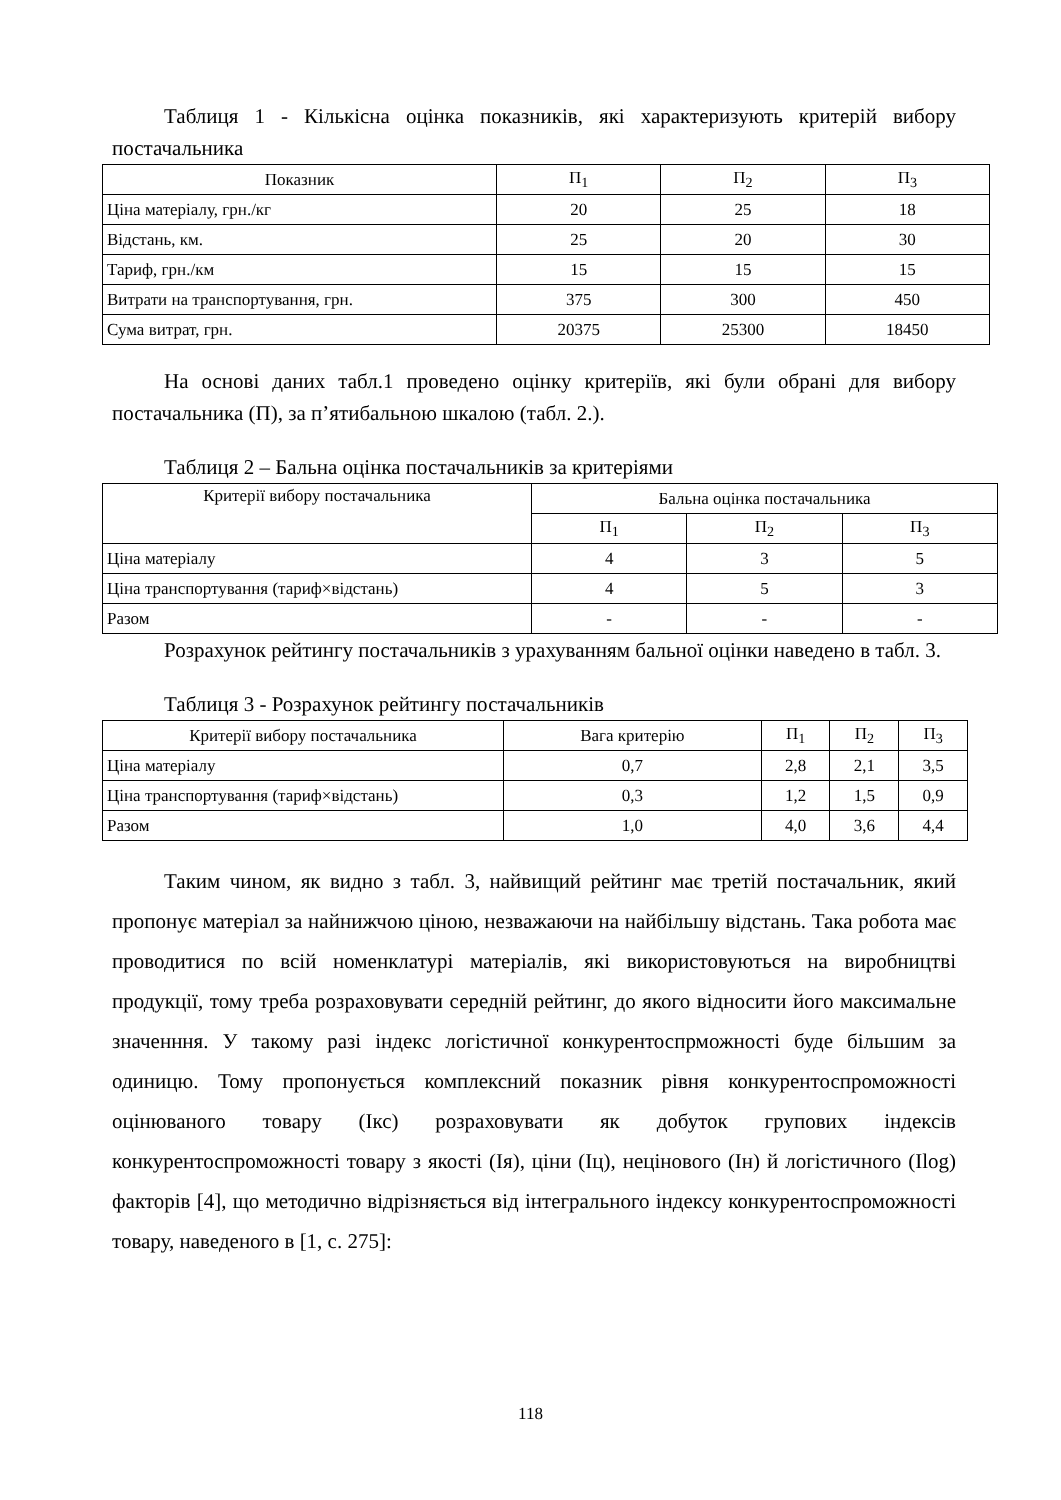Таблиця 1 - Кількісна оцінка показників, які характеризують критерій вибору постачальника
| Показник | П<sub>1</sub> | П<sub>2</sub> | П<sub>3</sub> |
| --- | --- | --- | --- |
| Ціна матеріалу, грн./кг | 20 | 25 | 18 |
| Відстань, км. | 25 | 20 | 30 |
| Тариф, грн./км | 15 | 15 | 15 |
| Витрати на транспортування, грн. | 375 | 300 | 450 |
| Сума витрат, грн. | 20375 | 25300 | 18450 |
На основі даних табл.1 проведено оцінку критеріїв, які були обрані для вибору постачальника (П), за п’ятибальною шкалою (табл. 2.).
Таблиця 2 – Бальна оцінка постачальників за критеріями
| Критерії вибору постачальника | Бальна оцінка постачальника | | |
| --- | --- | --- | --- |
| | П<sub>1</sub> | П<sub>2</sub> | П<sub>3</sub> |
| Ціна матеріалу | 4 | 3 | 5 |
| Ціна транспортування (тариф×відстань) | 4 | 5 | 3 |
| Разом | - | - | - |
Розрахунок рейтингу постачальників з урахуванням бальної оцінки наведено в табл. 3.
Таблиця 3 - Розрахунок рейтингу постачальників
| Критерії вибору постачальника | Вага критерію | П<sub>1</sub> | П<sub>2</sub> | П<sub>3</sub> |
| --- | --- | --- | --- | --- |
| Ціна матеріалу | 0,7 | 2,8 | 2,1 | 3,5 |
| Ціна транспортування (тариф×відстань) | 0,3 | 1,2 | 1,5 | 0,9 |
| Разом | 1,0 | 4,0 | 3,6 | 4,4 |
Таким чином, як видно з табл. 3, найвищий рейтинг має третій постачальник, який пропонує матеріал за найнижчою ціною, незважаючи на найбільшу відстань. Така робота має проводитися по всій номенклатурі матеріалів, які використовуються на виробництві продукції, тому треба розраховувати середній рейтинг, до якого відносити його максимальне значенння. У такому разі індекс логістичної конкурентоспрможності буде більшим за одиницю. Тому пропонується комплексний показник рівня конкурентоспроможності оцінюваного товару (Ікс) розраховувати як добуток групових індексів конкурентоспроможності товару з якості (Ія), ціни (Іц), нецінового (Ін) й логістичного (Ilog) факторів [4], що методично відрізняється від інтегрального індексу конкурентоспроможності товару, наведеного в [1, с. 275]:
118